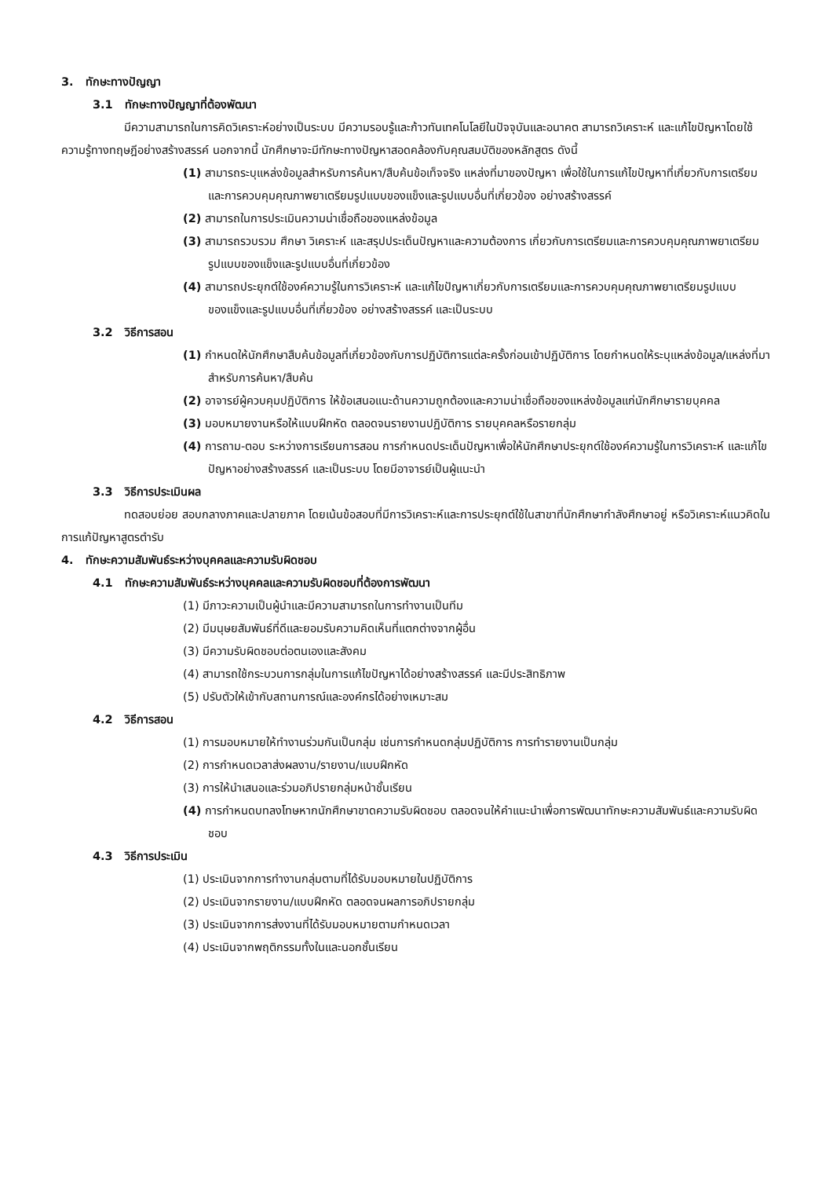3. ทักษะทางปัญญา
3.1 ทักษะทางปัญญาที่ต้องพัฒนา
มีความสามารถในการคิดวิเคราะห์อย่างเป็นระบบ มีความรอบรู้และก้าวทันเทคโนโลยีในปัจจุบันและอนาคต สามารถวิเคราะห์ และแก้ไขปัญหาโดยใช้ความรู้ทางทฤษฎีอย่างสร้างสรรค์ นอกจากนี้ นักศึกษาจะมีทักษะทางปัญหาสอดคล้องกับคุณสมบัติของหลักสูตร ดังนี้
(1) สามารถระบุแหล่งข้อมูลสำหรับการค้นหา/สืบค้นข้อเท็จจริง แหล่งที่มาของปัญหา เพื่อใช้ในการแก้ไขปัญหาที่เกี่ยวกับการเตรียมและการควบคุมคุณภาพยาเตรียมรูปแบบของแข็งและรูปแบบอื่นที่เกี่ยวข้อง อย่างสร้างสรรค์
(2) สามารถในการประเมินความน่าเชื่อถือของแหล่งข้อมูล
(3) สามารถรวบรวม ศึกษา วิเคราะห์ และสรุปประเด็นปัญหาและความต้องการ เกี่ยวกับการเตรียมและการควบคุมคุณภาพยาเตรียมรูปแบบของแข็งและรูปแบบอื่นที่เกี่ยวข้อง
(4) สามารถประยุกต์ใช้องค์ความรู้ในการวิเคราะห์ และแก้ไขปัญหาเกี่ยวกับการเตรียมและการควบคุมคุณภาพยาเตรียมรูปแบบของแข็งและรูปแบบอื่นที่เกี่ยวข้อง อย่างสร้างสรรค์ และเป็นระบบ
3.2 วิธีการสอน
(1) กำหนดให้นักศึกษาสืบค้นข้อมูลที่เกี่ยวข้องกับการปฏิบัติการแต่ละครั้งก่อนเข้าปฏิบัติการ โดยกำหนดให้ระบุแหล่งข้อมูล/แหล่งที่มาสำหรับการค้นหา/สืบค้น
(2) อาจารย์ผู้ควบคุมปฏิบัติการ ให้ข้อเสนอแนะด้านความถูกต้องและความน่าเชื่อถือของแหล่งข้อมูลแก่นักศึกษารายบุคคล
(3) มอบหมายงานหรือให้แบบฝึกหัด ตลอดจนรายงานปฏิบัติการ รายบุคคลหรือรายกลุ่ม
(4) การถาม-ตอบ ระหว่างการเรียนการสอน การกำหนดประเด็นปัญหาเพื่อให้นักศึกษาประยุกต์ใช้องค์ความรู้ในการวิเคราะห์ และแก้ไขปัญหาอย่างสร้างสรรค์ และเป็นระบบ โดยมีอาจารย์เป็นผู้แนะนำ
3.3 วิธีการประเมินผล
ทดสอบย่อย สอบกลางภาคและปลายภาค โดยเน้นข้อสอบที่มีการวิเคราะห์และการประยุกต์ใช้ในสาขาที่นักศึกษากำลังศึกษาอยู่ หรือวิเคราะห์แนวคิดในการแก้ปัญหาสูตรตำรับ
4. ทักษะความสัมพันธ์ระหว่างบุคคลและความรับผิดชอบ
4.1 ทักษะความสัมพันธ์ระหว่างบุคคลและความรับผิดชอบที่ต้องการพัฒนา
(1) มีภาวะความเป็นผู้นำและมีความสามารถในการทำงานเป็นทีม
(2) มีมนุษยสัมพันธ์ที่ดีและยอมรับความคิดเห็นที่แตกต่างจากผู้อื่น
(3) มีความรับผิดชอบต่อตนเองและสังคม
(4) สามารถใช้กระบวนการกลุ่มในการแก้ไขปัญหาได้อย่างสร้างสรรค์ และมีประสิทธิภาพ
(5) ปรับตัวให้เข้ากับสถานการณ์และองค์กรได้อย่างเหมาะสม
4.2 วิธีการสอน
(1) การมอบหมายให้ทำงานร่วมกันเป็นกลุ่ม เช่นการกำหนดกลุ่มปฏิบัติการ การทำรายงานเป็นกลุ่ม
(2) การกำหนดเวลาส่งผลงาน/รายงาน/แบบฝึกหัด
(3) การให้นำเสนอและร่วมอภิปรายกลุ่มหน้าชั้นเรียน
(4) การกำหนดบทลงโทษหากนักศึกษาขาดความรับผิดชอบ ตลอดจนให้คำแนะนำเพื่อการพัฒนาทักษะความสัมพันธ์และความรับผิดชอบ
4.3 วิธีการประเมิน
(1) ประเมินจากการทำงานกลุ่มตามที่ได้รับมอบหมายในปฏิบัติการ
(2) ประเมินจากรายงาน/แบบฝึกหัด ตลอดจนผลการอภิปรายกลุ่ม
(3) ประเมินจากการส่งงานที่ได้รับมอบหมายตามกำหนดเวลา
(4) ประเมินจากพฤติกรรมทั้งในและนอกชั้นเรียน